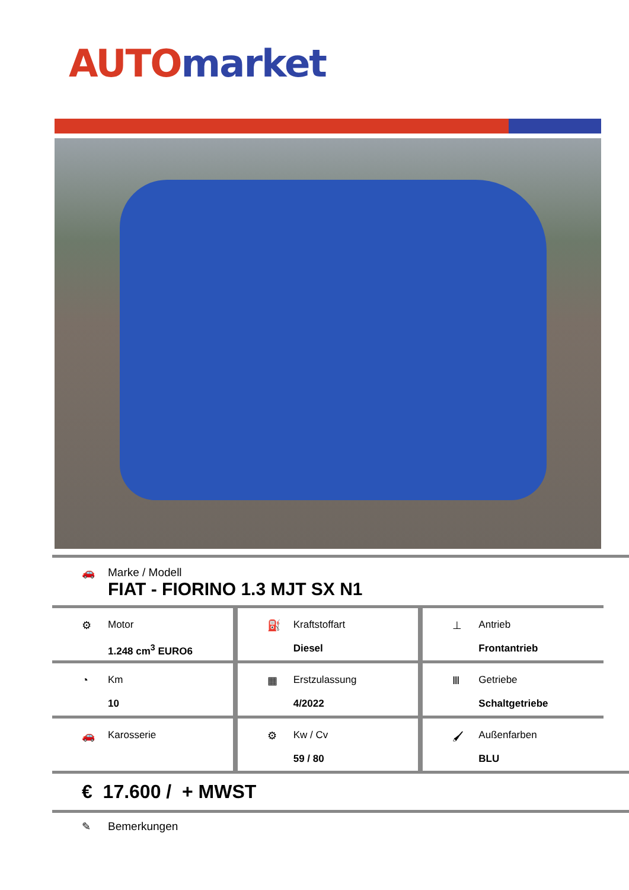AUTO market
🚗 Marke / Modell
FIAT - FIORINO 1.3 MJT SX N1
⚙ Motor
1.248 cm<sup>3</sup> EURO6
⛽ Kraftstoffart
Diesel
⊥ Antrieb
Frontantrieb
◔ Km
10
▦ Erstzulassung
4/2022
Ⅲ Getriebe
Schaltgetriebe
🚗 Karosserie ⚙ Kw / Cv
59 / 80
🖌 Außenfarben
BLU
€ 17.600 / + MWST
✎ Bemerkungen